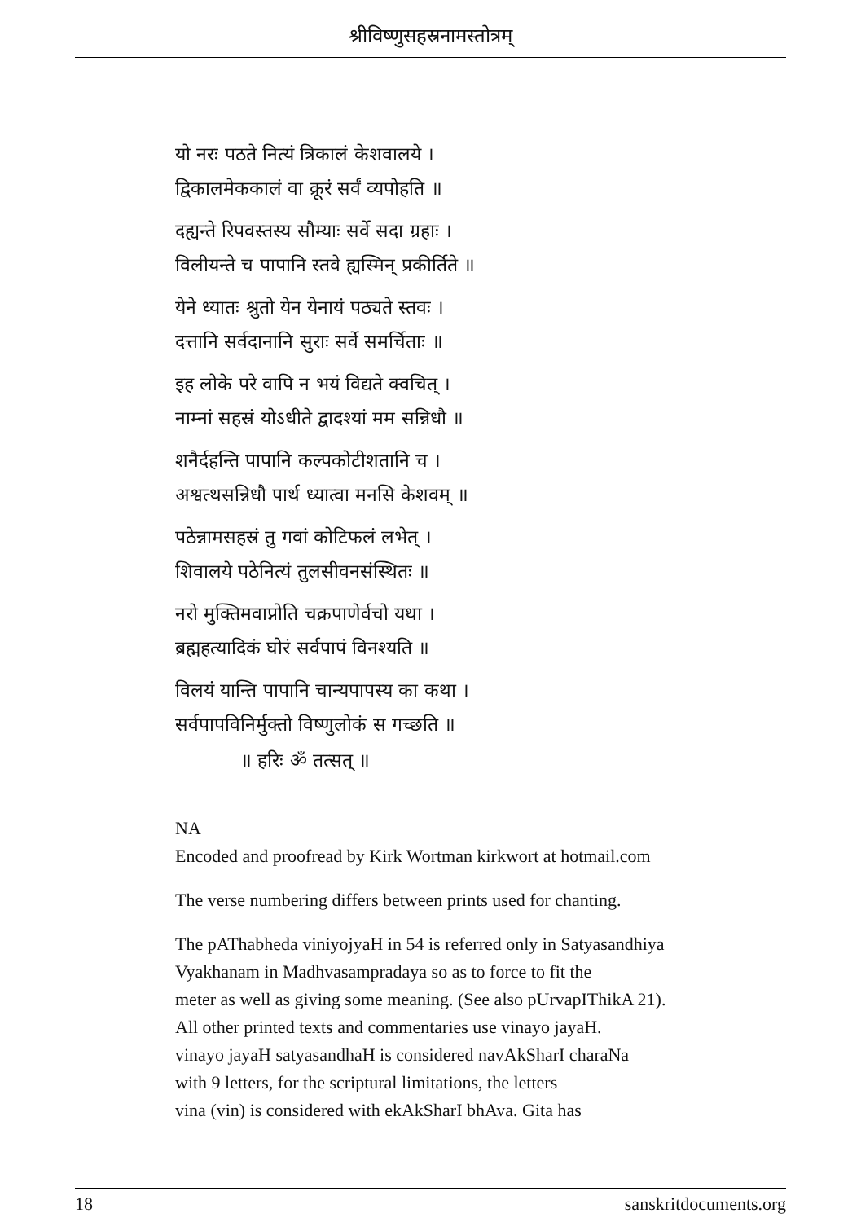श्रीविष्णुसहस्रनामस्तोत्रम्
यो नरः पठते नित्यं त्रिकालं केशवालये ।
द्विकालमेककालं वा क्रूरं सर्वं व्यपोहति ॥
दह्यन्ते रिपवस्तस्य सौम्याः सर्वे सदा ग्रहाः ।
विलीयन्ते च पापानि स्तवे ह्यस्मिन् प्रकीर्तिते ॥
येने ध्यातः श्रुतो येन येनायं पठ्यते स्तवः ।
दत्तानि सर्वदानानि सुराः सर्वे समर्चिताः ॥
इह लोके परे वापि न भयं विद्यते क्वचित् ।
नाम्नां सहस्रं योऽधीते द्वादश्यां मम सन्निधौ ॥
शनैर्दहन्ति पापानि कल्पकोटीशतानि च ।
अश्वत्थसन्निधौ पार्थ ध्यात्वा मनसि केशवम् ॥
पठेन्नामसहस्रं तु गवां कोटिफलं लभेत् ।
शिवालये पठेनित्यं तुलसीवनसंस्थितः ॥
नरो मुक्तिमवाप्नोति चक्रपाणेर्वचो यथा ।
ब्रह्महत्यादिकं घोरं सर्वपापं विनश्यति ॥
विलयं यान्ति पापानि चान्यपापस्य का कथा ।
सर्वपापविनिर्मुक्तो विष्णुलोकं स गच्छति ॥
॥ हरिः ॐ तत्सत् ॥
NA
Encoded and proofread by Kirk Wortman kirkwort at hotmail.com
The verse numbering differs between prints used for chanting.
The pAThabheda viniyojyaH in 54 is referred only in Satyasandhiya
Vyakhanam in Madhvasampradaya so as to force to fit the
meter as well as giving some meaning. (See also pUrvapIThikA 21).
All other printed texts and commentaries use vinayo jayaH.
vinayo jayaH satyasandhaH is considered navAkSharI charaNa
with 9 letters, for the scriptural limitations, the letters
vina (vin) is considered with ekAkSharI bhAva. Gita has
18 sanskritdocuments.org